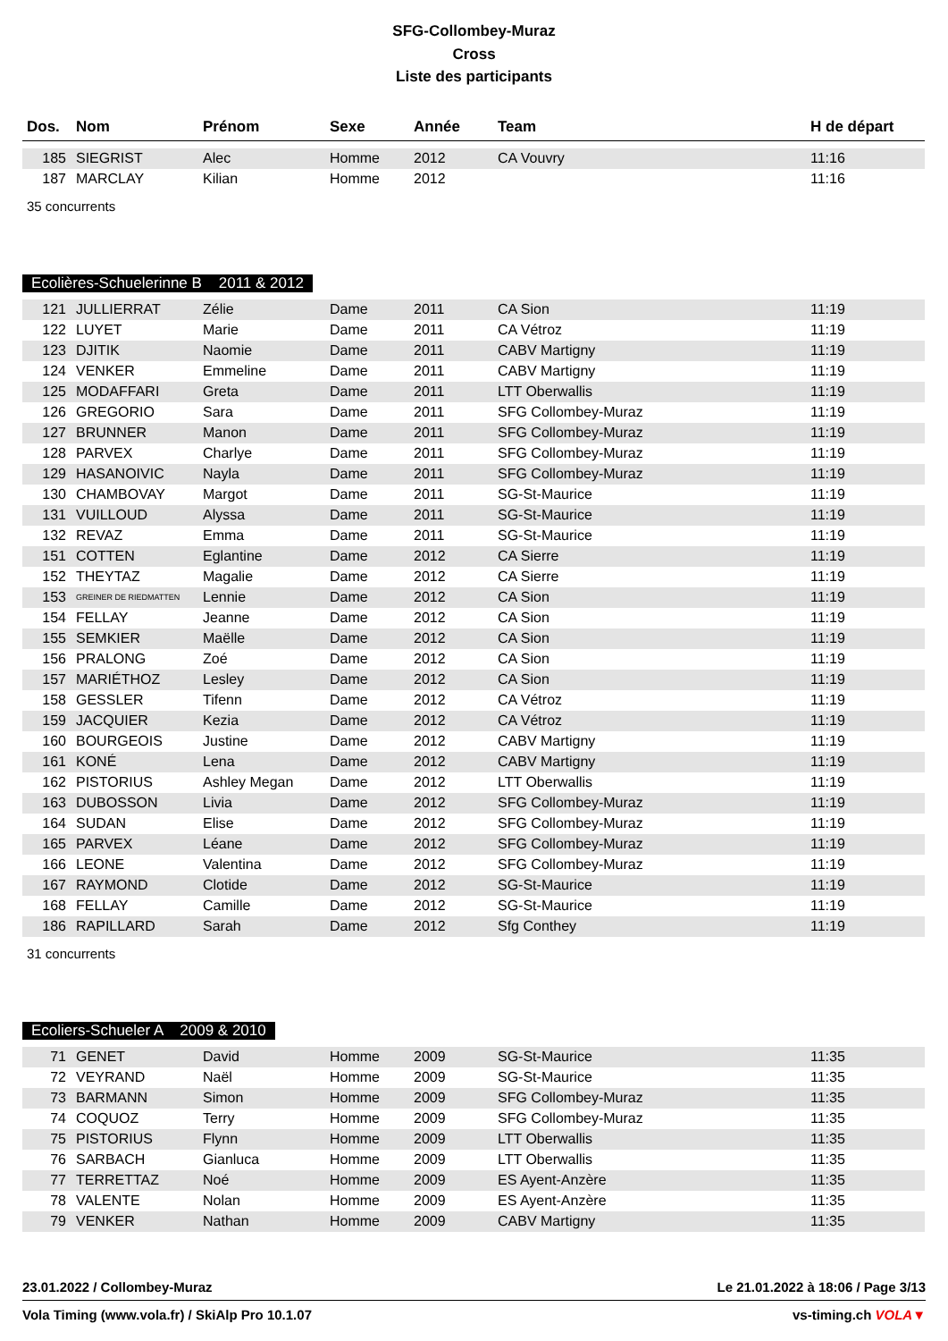SFG-Collombey-Muraz
Cross
Liste des participants
| Dos. | Nom | Prénom | Sexe | Année | Team | H de départ |
| --- | --- | --- | --- | --- | --- | --- |
| 185 | SIEGRIST | Alec | Homme | 2012 | CA Vouvry | 11:16 |
| 187 | MARCLAY | Kilian | Homme | 2012 | | 11:16 |
35 concurrents
Ecolières-Schuelerinne B 2011 & 2012
| 121 | JULLIERRAT | Zélie | Dame | 2011 | CA Sion | 11:19 |
| 122 | LUYET | Marie | Dame | 2011 | CA Vétroz | 11:19 |
| 123 | DJITIK | Naomie | Dame | 2011 | CABV Martigny | 11:19 |
| 124 | VENKER | Emmeline | Dame | 2011 | CABV Martigny | 11:19 |
| 125 | MODAFFARI | Greta | Dame | 2011 | LTT Oberwallis | 11:19 |
| 126 | GREGORIO | Sara | Dame | 2011 | SFG Collombey-Muraz | 11:19 |
| 127 | BRUNNER | Manon | Dame | 2011 | SFG Collombey-Muraz | 11:19 |
| 128 | PARVEX | Charlye | Dame | 2011 | SFG Collombey-Muraz | 11:19 |
| 129 | HASANOIVIC | Nayla | Dame | 2011 | SFG Collombey-Muraz | 11:19 |
| 130 | CHAMBOVAY | Margot | Dame | 2011 | SG-St-Maurice | 11:19 |
| 131 | VUILLOUD | Alyssa | Dame | 2011 | SG-St-Maurice | 11:19 |
| 132 | REVAZ | Emma | Dame | 2011 | SG-St-Maurice | 11:19 |
| 151 | COTTEN | Eglantine | Dame | 2012 | CA Sierre | 11:19 |
| 152 | THEYTAZ | Magalie | Dame | 2012 | CA Sierre | 11:19 |
| 153 | GREINER DE RIEDMATTEN | Lennie | Dame | 2012 | CA Sion | 11:19 |
| 154 | FELLAY | Jeanne | Dame | 2012 | CA Sion | 11:19 |
| 155 | SEMKIER | Maëlle | Dame | 2012 | CA Sion | 11:19 |
| 156 | PRALONG | Zoé | Dame | 2012 | CA Sion | 11:19 |
| 157 | MARIÉTHOZ | Lesley | Dame | 2012 | CA Sion | 11:19 |
| 158 | GESSLER | Tifenn | Dame | 2012 | CA Vétroz | 11:19 |
| 159 | JACQUIER | Kezia | Dame | 2012 | CA Vétroz | 11:19 |
| 160 | BOURGEOIS | Justine | Dame | 2012 | CABV Martigny | 11:19 |
| 161 | KONÉ | Lena | Dame | 2012 | CABV Martigny | 11:19 |
| 162 | PISTORIUS | Ashley Megan | Dame | 2012 | LTT Oberwallis | 11:19 |
| 163 | DUBOSSON | Livia | Dame | 2012 | SFG Collombey-Muraz | 11:19 |
| 164 | SUDAN | Elise | Dame | 2012 | SFG Collombey-Muraz | 11:19 |
| 165 | PARVEX | Léane | Dame | 2012 | SFG Collombey-Muraz | 11:19 |
| 166 | LEONE | Valentina | Dame | 2012 | SFG Collombey-Muraz | 11:19 |
| 167 | RAYMOND | Clotide | Dame | 2012 | SG-St-Maurice | 11:19 |
| 168 | FELLAY | Camille | Dame | 2012 | SG-St-Maurice | 11:19 |
| 186 | RAPILLARD | Sarah | Dame | 2012 | Sfg Conthey | 11:19 |
31 concurrents
Ecoliers-Schueler A 2009 & 2010
| 71 | GENET | David | Homme | 2009 | SG-St-Maurice | 11:35 |
| 72 | VEYRAND | Naël | Homme | 2009 | SG-St-Maurice | 11:35 |
| 73 | BARMANN | Simon | Homme | 2009 | SFG Collombey-Muraz | 11:35 |
| 74 | COQUOZ | Terry | Homme | 2009 | SFG Collombey-Muraz | 11:35 |
| 75 | PISTORIUS | Flynn | Homme | 2009 | LTT Oberwallis | 11:35 |
| 76 | SARBACH | Gianluca | Homme | 2009 | LTT Oberwallis | 11:35 |
| 77 | TERRETTAZ | Noé | Homme | 2009 | ES Ayent-Anzère | 11:35 |
| 78 | VALENTE | Nolan | Homme | 2009 | ES Ayent-Anzère | 11:35 |
| 79 | VENKER | Nathan | Homme | 2009 | CABV Martigny | 11:35 |
23.01.2022 / Collombey-Muraz Le 21.01.2022 à 18:06 / Page 3/13
Vola Timing (www.vola.fr) / SkiAlp Pro 10.1.07 vs-timing.ch VOLA▼